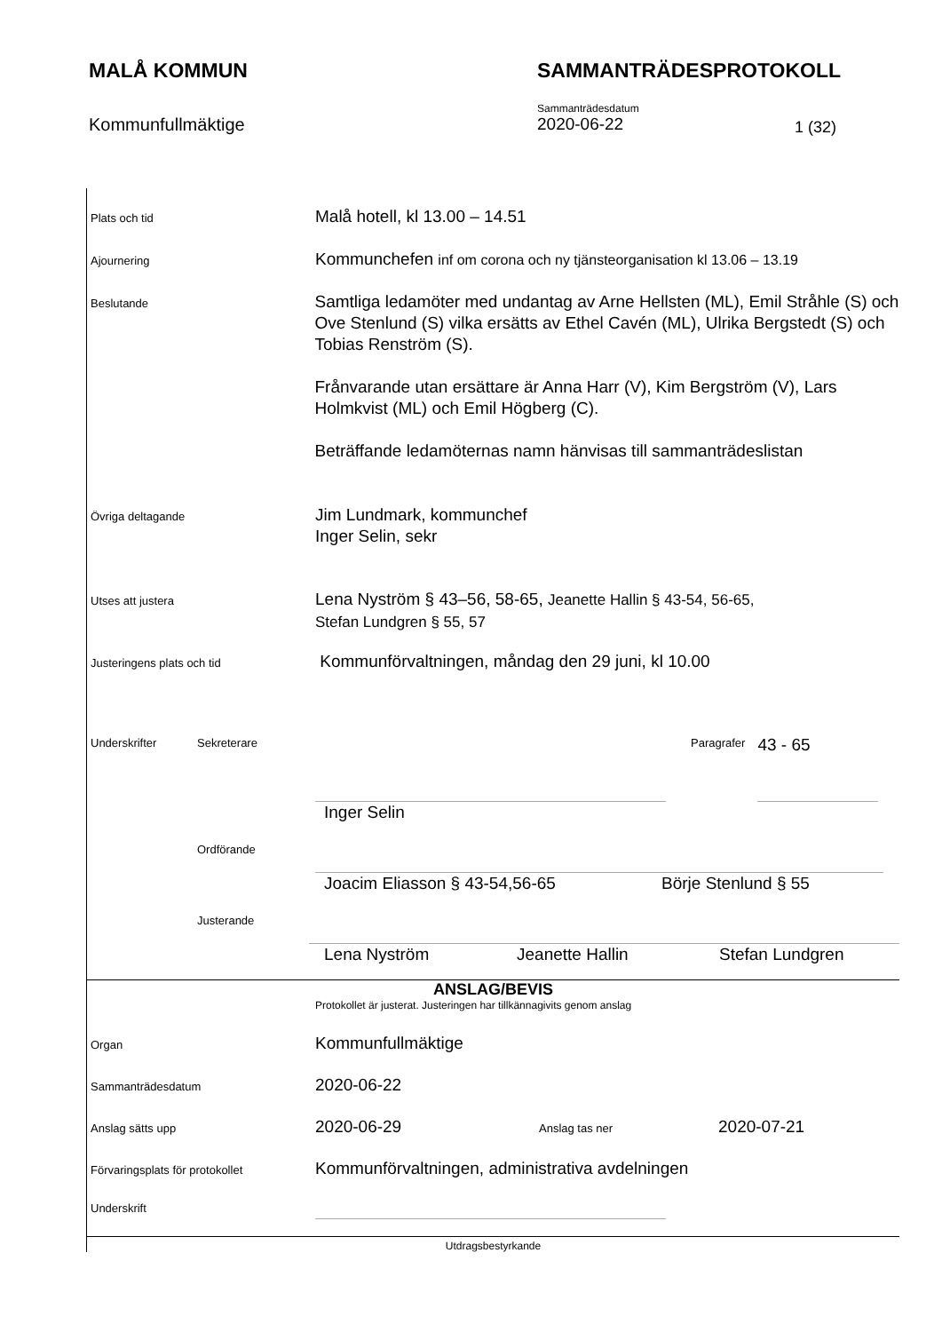MALÅ KOMMUN SAMMANTRÄDESPROTOKOLL
Kommunfullmäktige
Sammanträdesdatum
2020-06-22
1 (32)
Plats och tid
Malå hotell, kl 13.00 – 14.51
Ajournering
Kommunchefen inf om corona och ny tjänsteorganisation kl 13.06 – 13.19
Beslutande
Samtliga ledamöter med undantag av Arne Hellsten (ML), Emil Stråhle (S) och Ove Stenlund (S) vilka ersätts av Ethel Cavén (ML), Ulrika Bergstedt (S) och Tobias Renström (S).
Frånvarande utan ersättare är Anna Harr (V), Kim Bergström (V), Lars Holmkvist (ML) och Emil Högberg (C).
Beträffande ledamöternas namn hänvisas till sammanträdeslistan
Övriga deltagande
Jim Lundmark, kommunchef
Inger Selin, sekr
Utses att justera
Lena Nyström § 43–56, 58-65, Jeanette Hallin § 43-54, 56-65,
Stefan Lundgren § 55, 57
Justeringens plats och tid
Kommunförvaltningen, måndag den 29 juni, kl 10.00
Underskrifter Sekreterare Paragrafer
43 - 65
Inger Selin
Ordförande
Joacim Eliasson § 43-54,56-65 Börje Stenlund § 55
Justerande
Lena Nyström Jeanette Hallin Stefan Lundgren
ANSLAG/BEVIS
Protokollet är justerat. Justeringen har tillkännagivits genom anslag
Organ
Kommunfullmäktige
Sammanträdesdatum
2020-06-22
Anslag sätts upp
2020-06-29
Anslag tas ner
2020-07-21
Förvaringsplats för protokollet
Kommunförvaltningen, administrativa avdelningen
Underskrift
Utdragsbestyrkande